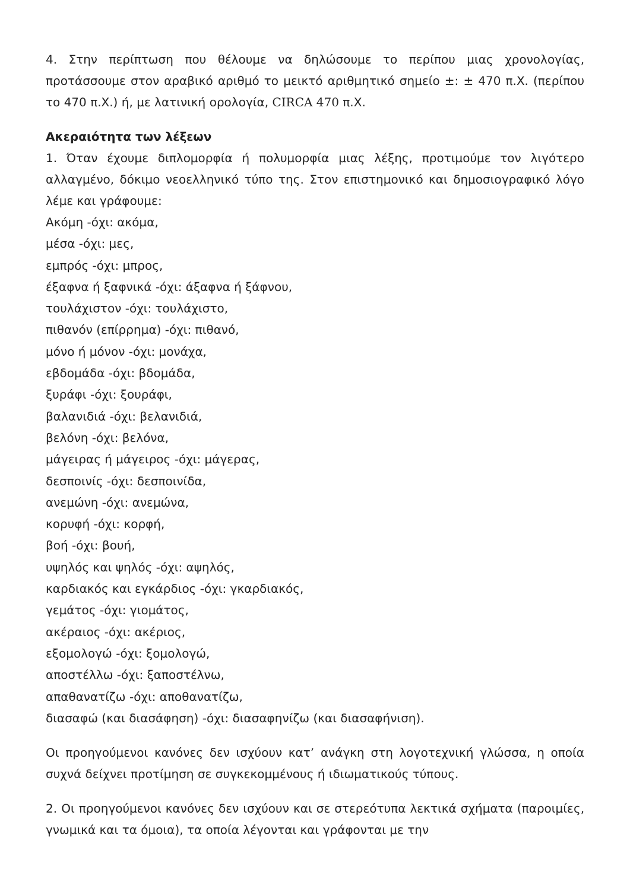4. Στην περίπτωση που θέλουμε να δηλώσουμε το περίπου μιας χρονολογίας, προτάσσουμε στον αραβικό αριθμό το μεικτό αριθμητικό σημείο ±: ± 470 π.Χ. (περίπου το 470 π.Χ.) ή, με λατινική ορολογία, CIRCA 470 π.Χ.
Ακεραιότητα των λέξεων
1. Όταν έχουμε διπλομορφία ή πολυμορφία μιας λέξης, προτιμούμε τον λιγότερο αλλαγμένο, δόκιμο νεοελληνικό τύπο της. Στον επιστημονικό και δημοσιογραφικό λόγο λέμε και γράφουμε:
Ακόμη -όχι: ακόμα,
μέσα -όχι: μες,
εμπρός -όχι: μπρος,
έξαφνα ή ξαφνικά -όχι: άξαφνα ή ξάφνου,
τουλάχιστον -όχι: τουλάχιστο,
πιθανόν (επίρρημα) -όχι: πιθανό,
μόνο ή μόνον -όχι: μονάχα,
εβδομάδα -όχι: βδομάδα,
ξυράφι -όχι: ξουράφι,
βαλανιδιά -όχι: βελανιδιά,
βελόνη -όχι: βελόνα,
μάγειρας ή μάγειρος -όχι: μάγερας,
δεσποινίς -όχι: δεσποινίδα,
ανεμώνη -όχι: ανεμώνα,
κορυφή -όχι: κορφή,
βοή -όχι: βουή,
υψηλός και ψηλός -όχι: αψηλός,
καρδιακός και εγκάρδιος -όχι: γκαρδιακός,
γεμάτος -όχι: γιομάτος,
ακέραιος -όχι: ακέριος,
εξομολογώ -όχι: ξομολογώ,
αποστέλλω -όχι: ξαποστέλνω,
απαθανατίζω -όχι: αποθανατίζω,
διασαφώ (και διασάφηση) -όχι: διασαφηνίζω (και διασαφήνιση).
Οι προηγούμενοι κανόνες δεν ισχύουν κατ’ ανάγκη στη λογοτεχνική γλώσσα, η οποία συχνά δείχνει προτίμηση σε συγκεκομμένους ή ιδιωματικούς τύπους.
2. Οι προηγούμενοι κανόνες δεν ισχύουν και σε στερεότυπα λεκτικά σχήματα (παροιμίες, γνωμικά και τα όμοια), τα οποία λέγονται και γράφονται με την